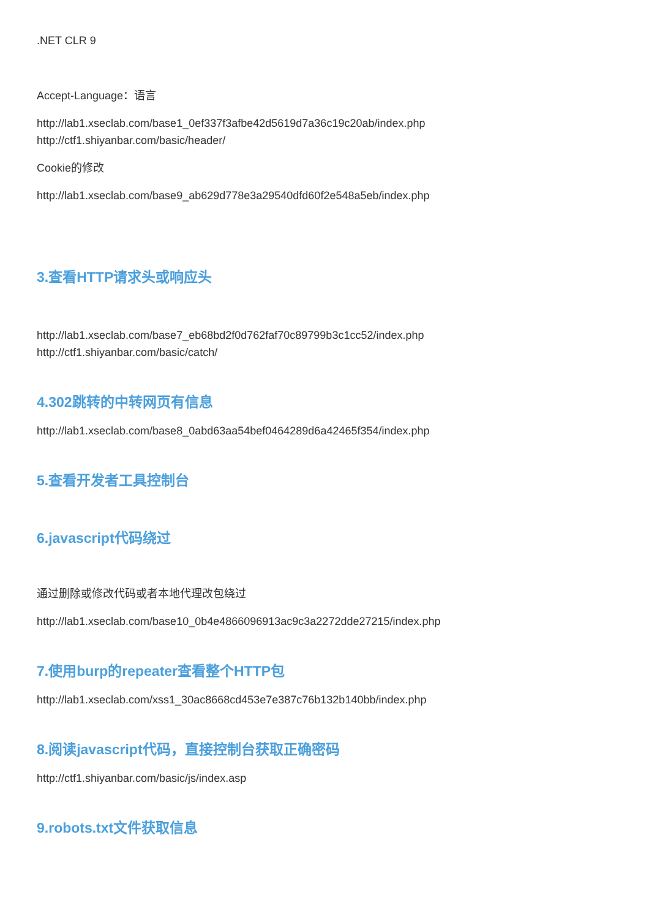.NET CLR 9
Accept-Language：语言
http://lab1.xseclab.com/base1_0ef337f3afbe42d5619d7a36c19c20ab/index.php
http://ctf1.shiyanbar.com/basic/header/
Cookie的修改
http://lab1.xseclab.com/base9_ab629d778e3a29540dfd60f2e548a5eb/index.php
3.查看HTTP请求头或响应头
http://lab1.xseclab.com/base7_eb68bd2f0d762faf70c89799b3c1cc52/index.php
http://ctf1.shiyanbar.com/basic/catch/
4.302跳转的中转网页有信息
http://lab1.xseclab.com/base8_0abd63aa54bef0464289d6a42465f354/index.php
5.查看开发者工具控制台
6.javascript代码绕过
通过删除或修改代码或者本地代理改包绕过
http://lab1.xseclab.com/base10_0b4e4866096913ac9c3a2272dde27215/index.php
7.使用burp的repeater查看整个HTTP包
http://lab1.xseclab.com/xss1_30ac8668cd453e7e387c76b132b140bb/index.php
8.阅读javascript代码，直接控制台获取正确密码
http://ctf1.shiyanbar.com/basic/js/index.asp
9.robots.txt文件获取信息